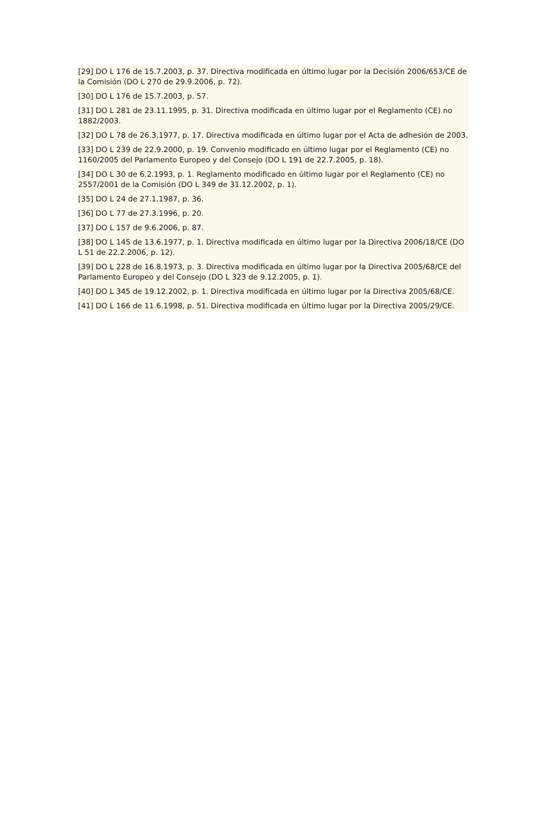[29] DO L 176 de 15.7.2003, p. 37. Directiva modificada en último lugar por la Decisión 2006/653/CE de la Comisión (DO L 270 de 29.9.2006, p. 72).
[30] DO L 176 de 15.7.2003, p. 57.
[31] DO L 281 de 23.11.1995, p. 31. Directiva modificada en último lugar por el Reglamento (CE) no 1882/2003.
[32] DO L 78 de 26.3.1977, p. 17. Directiva modificada en último lugar por el Acta de adhesión de 2003.
[33] DO L 239 de 22.9.2000, p. 19. Convenio modificado en último lugar por el Reglamento (CE) no 1160/2005 del Parlamento Europeo y del Consejo (DO L 191 de 22.7.2005, p. 18).
[34] DO L 30 de 6.2.1993, p. 1. Reglamento modificado en último lugar por el Reglamento (CE) no 2557/2001 de la Comisión (DO L 349 de 31.12.2002, p. 1).
[35] DO L 24 de 27.1.1987, p. 36.
[36] DO L 77 de 27.3.1996, p. 20.
[37] DO L 157 de 9.6.2006, p. 87.
[38] DO L 145 de 13.6.1977, p. 1. Directiva modificada en último lugar por la Directiva 2006/18/CE (DO L 51 de 22.2.2006, p. 12).
[39] DO L 228 de 16.8.1973, p. 3. Directiva modificada en último lugar por la Directiva 2005/68/CE del Parlamento Europeo y del Consejo (DO L 323 de 9.12.2005, p. 1).
[40] DO L 345 de 19.12.2002, p. 1. Directiva modificada en último lugar por la Directiva 2005/68/CE.
[41] DO L 166 de 11.6.1998, p. 51. Directiva modificada en último lugar por la Directiva 2005/29/CE.